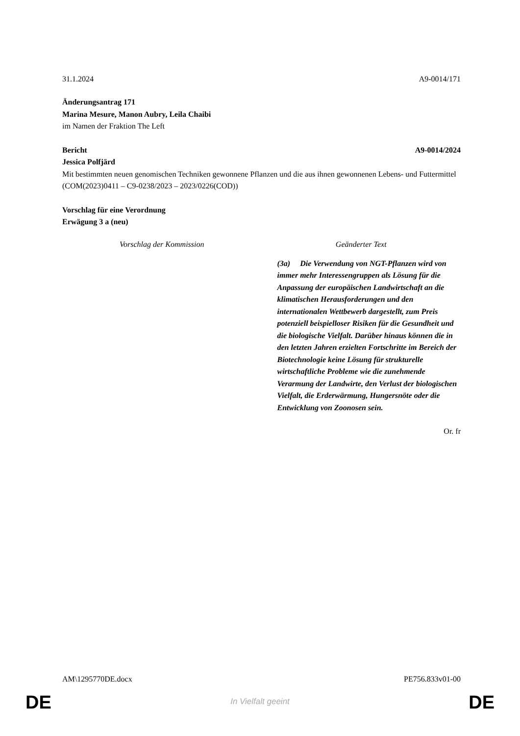31.1.2024 A9-0014/171
Änderungsantrag 171
Marina Mesure, Manon Aubry, Leila Chaibi
im Namen der Fraktion The Left
Bericht A9-0014/2024
Jessica Polfjärd
Mit bestimmten neuen genomischen Techniken gewonnene Pflanzen und die aus ihnen gewonnenen Lebens- und Futtermittel
(COM(2023)0411 – C9-0238/2023 – 2023/0226(COD))
Vorschlag für eine Verordnung
Erwägung 3 a (neu)
| Vorschlag der Kommission | Geänderter Text |
| --- | --- |
| | (3a) Die Verwendung von NGT-Pflanzen wird von immer mehr Interessengruppen als Lösung für die Anpassung der europäischen Landwirtschaft an die klimatischen Herausforderungen und den internationalen Wettbewerb dargestellt, zum Preis potenziell beispielloser Risiken für die Gesundheit und die biologische Vielfalt. Darüber hinaus können die in den letzten Jahren erzielten Fortschritte im Bereich der Biotechnologie keine Lösung für strukturelle wirtschaftliche Probleme wie die zunehmende Verarmung der Landwirte, den Verlust der biologischen Vielfalt, die Erderwärmung, Hungersnöte oder die Entwicklung von Zoonosen sein. |
Or. fr
AM\1295770DE.docx PE756.833v01-00
DE
In Vielfalt geeint DE